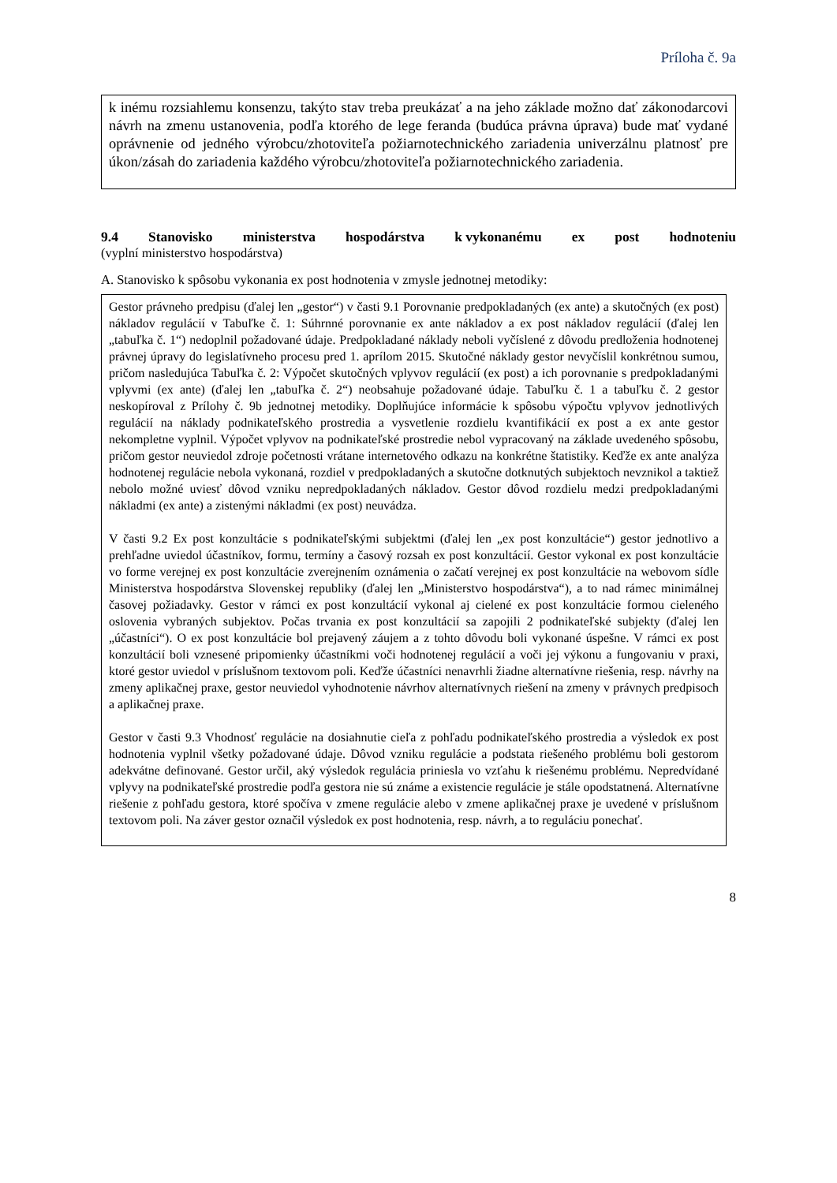Príloha č. 9a
k inému rozsiahlemu konsenzu, takýto stav treba preukázať a na jeho základe možno dať zákonodarcovi návrh na zmenu ustanovenia, podľa ktorého de lege feranda (budúca právna úprava) bude mať vydané oprávnenie od jedného výrobcu/zhotoviteľa požiarnotechnického zariadenia univerzálnu platnosť pre úkon/zásah do zariadenia každého výrobcu/zhotoviteľa požiarnotechnického zariadenia.
9.4 Stanovisko ministerstva hospodárstva k vykonanému ex post hodnoteniu
(vyplní ministerstvo hospodárstva)
A. Stanovisko k spôsobu vykonania ex post hodnotenia v zmysle jednotnej metodiky:
Gestor právneho predpisu (ďalej len „gestor“) v časti 9.1 Porovnanie predpokladaných (ex ante) a skutočných (ex post) nákladov regulácií v Tabuľke č. 1: Súhrnné porovnanie ex ante nákladov a ex post nákladov regulácií (ďalej len „tabuľka č. 1“) nedoplnil požadované údaje. Predpokladané náklady neboli vyčíslené z dôvodu predloženia hodnotenej právnej úpravy do legislatívneho procesu pred 1. aprílom 2015. Skutočné náklady gestor nevyčíslil konkrétnou sumou, pričom nasledujúca Tabuľka č. 2: Výpočet skutočných vplyvov regulácií (ex post) a ich porovnanie s predpokladanými vplyvmi (ex ante) (ďalej len „tabuľka č. 2“) neobsahuje požadované údaje. Tabuľku č. 1 a tabuľku č. 2 gestor neskopíroval z Prílohy č. 9b jednotnej metodiky. Doplňujúce informácie k spôsobu výpočtu vplyvov jednotlivých regulácií na náklady podnikateľského prostredia a vysvetlenie rozdielu kvantifikácií ex post a ex ante gestor nekompletne vyplnil. Výpočet vplyvov na podnikateľské prostredie nebol vypracovaný na základe uvedeného spôsobu, pričom gestor neuviedol zdroje početnosti vrátane internetového odkazu na konkrétne štatistiky. Keďže ex ante analýza hodnotenej regulácie nebola vykonaná, rozdiel v predpokladaných a skutočne dotknutých subjektoch nevznikol a taktiež nebolo možné uviesť dôvod vzniku nepredpokladaných nákladov. Gestor dôvod rozdielu medzi predpokladanými nákladmi (ex ante) a zistenými nákladmi (ex post) neuvádza.
V časti 9.2 Ex post konzultácie s podnikateľskými subjektmi (ďalej len „ex post konzultácie“) gestor jednotlivo a prehľadne uviedol účastníkov, formu, termíny a časový rozsah ex post konzultácií. Gestor vykonal ex post konzultácie vo forme verejnej ex post konzultácie zverejnením oznámenia o začatí verejnej ex post konzultácie na webovom sídle Ministerstva hospodárstva Slovenskej republiky (ďalej len „Ministerstvo hospodárstva“), a to nad rámec minimálnej časovej požiadavky. Gestor v rámci ex post konzultácií vykonal aj cielené ex post konzultácie formou cieleného oslovenia vybraných subjektov. Počas trvania ex post konzultácií sa zapojili 2 podnikateľské subjekty (ďalej len „účastníci“). O ex post konzultácie bol prejavený záujem a z tohto dôvodu boli vykonané úspešne. V rámci ex post konzultácií boli vznesené pripomienky účastníkmi voči hodnotenej regulácií a voči jej výkonu a fungovaniu v praxi, ktoré gestor uviedol v príslušnom textovom poli. Keďže účastníci nenavrhli žiadne alternatívne riešenia, resp. návrhy na zmeny aplikačnej praxe, gestor neuviedol vyhodnotenie návrhov alternatívnych riešení na zmeny v právnych predpisoch a aplikačnej praxe.
Gestor v časti 9.3 Vhodnosť regulácie na dosiahnutie cieľa z pohľadu podnikateľského prostredia a výsledok ex post hodnotenia vyplnil všetky požadované údaje. Dôvod vzniku regulácie a podstata riešeného problému boli gestorom adekvátne definované. Gestor určil, aký výsledok regulácia priniesla vo vzťahu k riešenému problému. Nepredvídané vplyvy na podnikateľské prostredie podľa gestora nie sú známe a existencie regulácie je stále opodstatnená. Alternatívne riešenie z pohľadu gestora, ktoré spočíva v zmene regulácie alebo v zmene aplikačnej praxe je uvedené v príslušnom textovom poli. Na záver gestor označil výsledok ex post hodnotenia, resp. návrh, a to reguláciu ponechať.
8